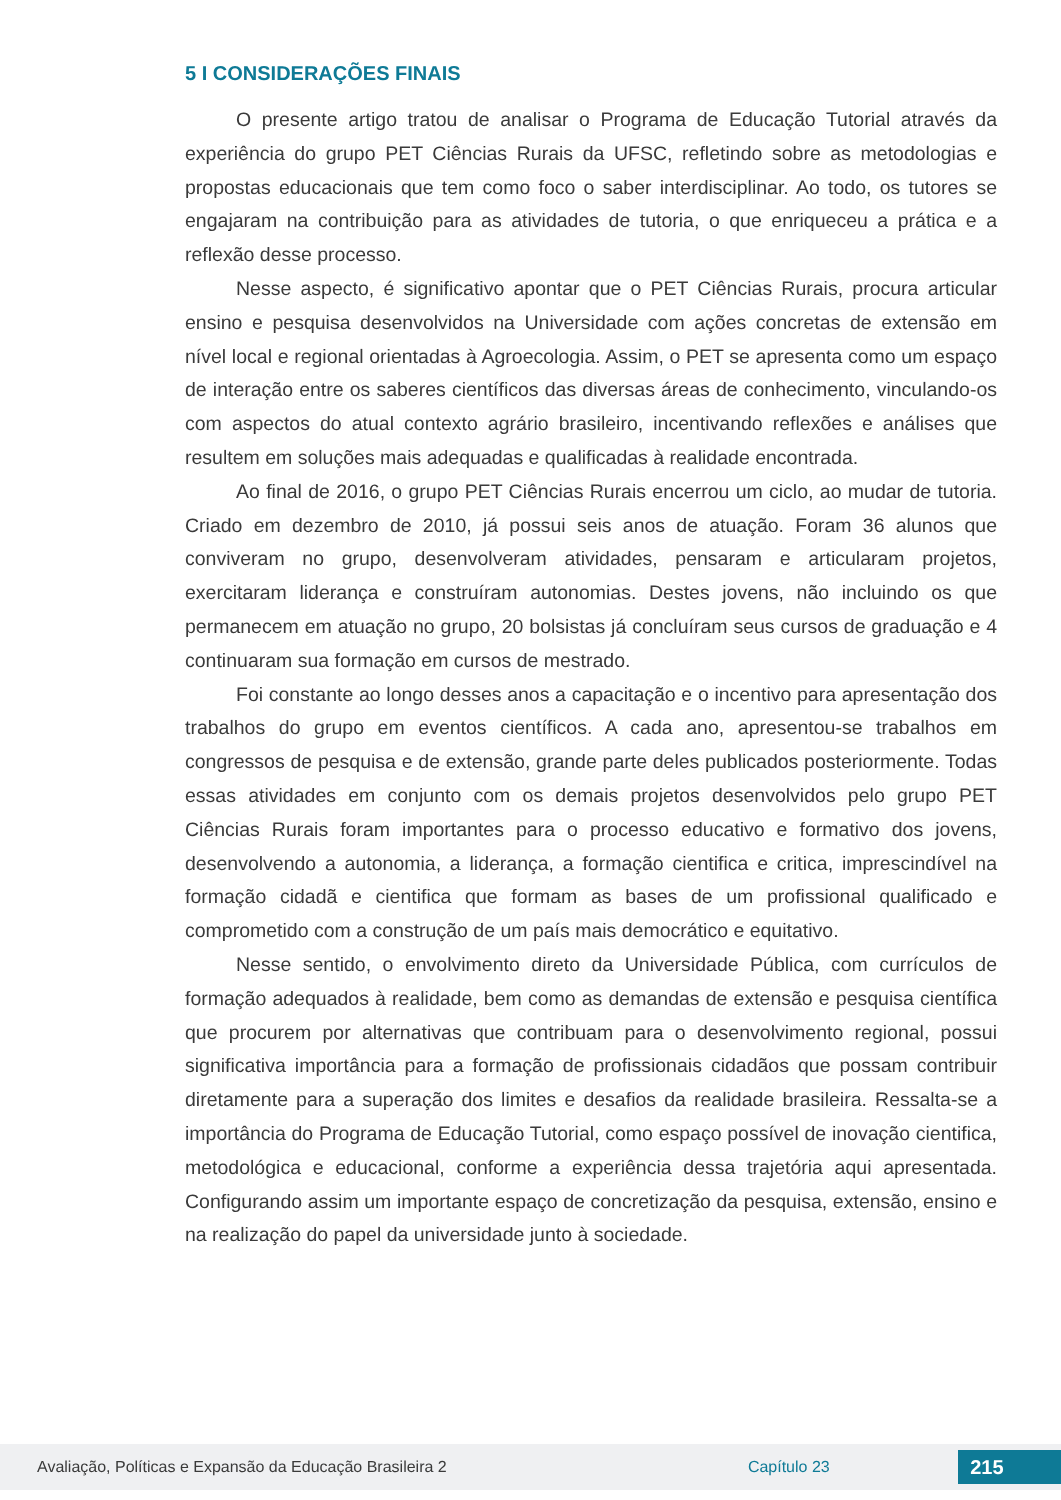5 I CONSIDERAÇÕES FINAIS
O presente artigo tratou de analisar o Programa de Educação Tutorial através da experiência do grupo PET Ciências Rurais da UFSC, refletindo sobre as metodologias e propostas educacionais que tem como foco o saber interdisciplinar. Ao todo, os tutores se engajaram na contribuição para as atividades de tutoria, o que enriqueceu a prática e a reflexão desse processo.
Nesse aspecto, é significativo apontar que o PET Ciências Rurais, procura articular ensino e pesquisa desenvolvidos na Universidade com ações concretas de extensão em nível local e regional orientadas à Agroecologia. Assim, o PET se apresenta como um espaço de interação entre os saberes científicos das diversas áreas de conhecimento, vinculando-os com aspectos do atual contexto agrário brasileiro, incentivando reflexões e análises que resultem em soluções mais adequadas e qualificadas à realidade encontrada.
Ao final de 2016, o grupo PET Ciências Rurais encerrou um ciclo, ao mudar de tutoria. Criado em dezembro de 2010, já possui seis anos de atuação. Foram 36 alunos que conviveram no grupo, desenvolveram atividades, pensaram e articularam projetos, exercitaram liderança e construíram autonomias. Destes jovens, não incluindo os que permanecem em atuação no grupo, 20 bolsistas já concluíram seus cursos de graduação e 4 continuaram sua formação em cursos de mestrado.
Foi constante ao longo desses anos a capacitação e o incentivo para apresentação dos trabalhos do grupo em eventos científicos. A cada ano, apresentou-se trabalhos em congressos de pesquisa e de extensão, grande parte deles publicados posteriormente. Todas essas atividades em conjunto com os demais projetos desenvolvidos pelo grupo PET Ciências Rurais foram importantes para o processo educativo e formativo dos jovens, desenvolvendo a autonomia, a liderança, a formação cientifica e critica, imprescindível na formação cidadã e cientifica que formam as bases de um profissional qualificado e comprometido com a construção de um país mais democrático e equitativo.
Nesse sentido, o envolvimento direto da Universidade Pública, com currículos de formação adequados à realidade, bem como as demandas de extensão e pesquisa científica que procurem por alternativas que contribuam para o desenvolvimento regional, possui significativa importância para a formação de profissionais cidadãos que possam contribuir diretamente para a superação dos limites e desafios da realidade brasileira. Ressalta-se a importância do Programa de Educação Tutorial, como espaço possível de inovação cientifica, metodológica e educacional, conforme a experiência dessa trajetória aqui apresentada. Configurando assim um importante espaço de concretização da pesquisa, extensão, ensino e na realização do papel da universidade junto à sociedade.
Avaliação, Políticas e Expansão da Educação Brasileira 2 Capítulo 23 215